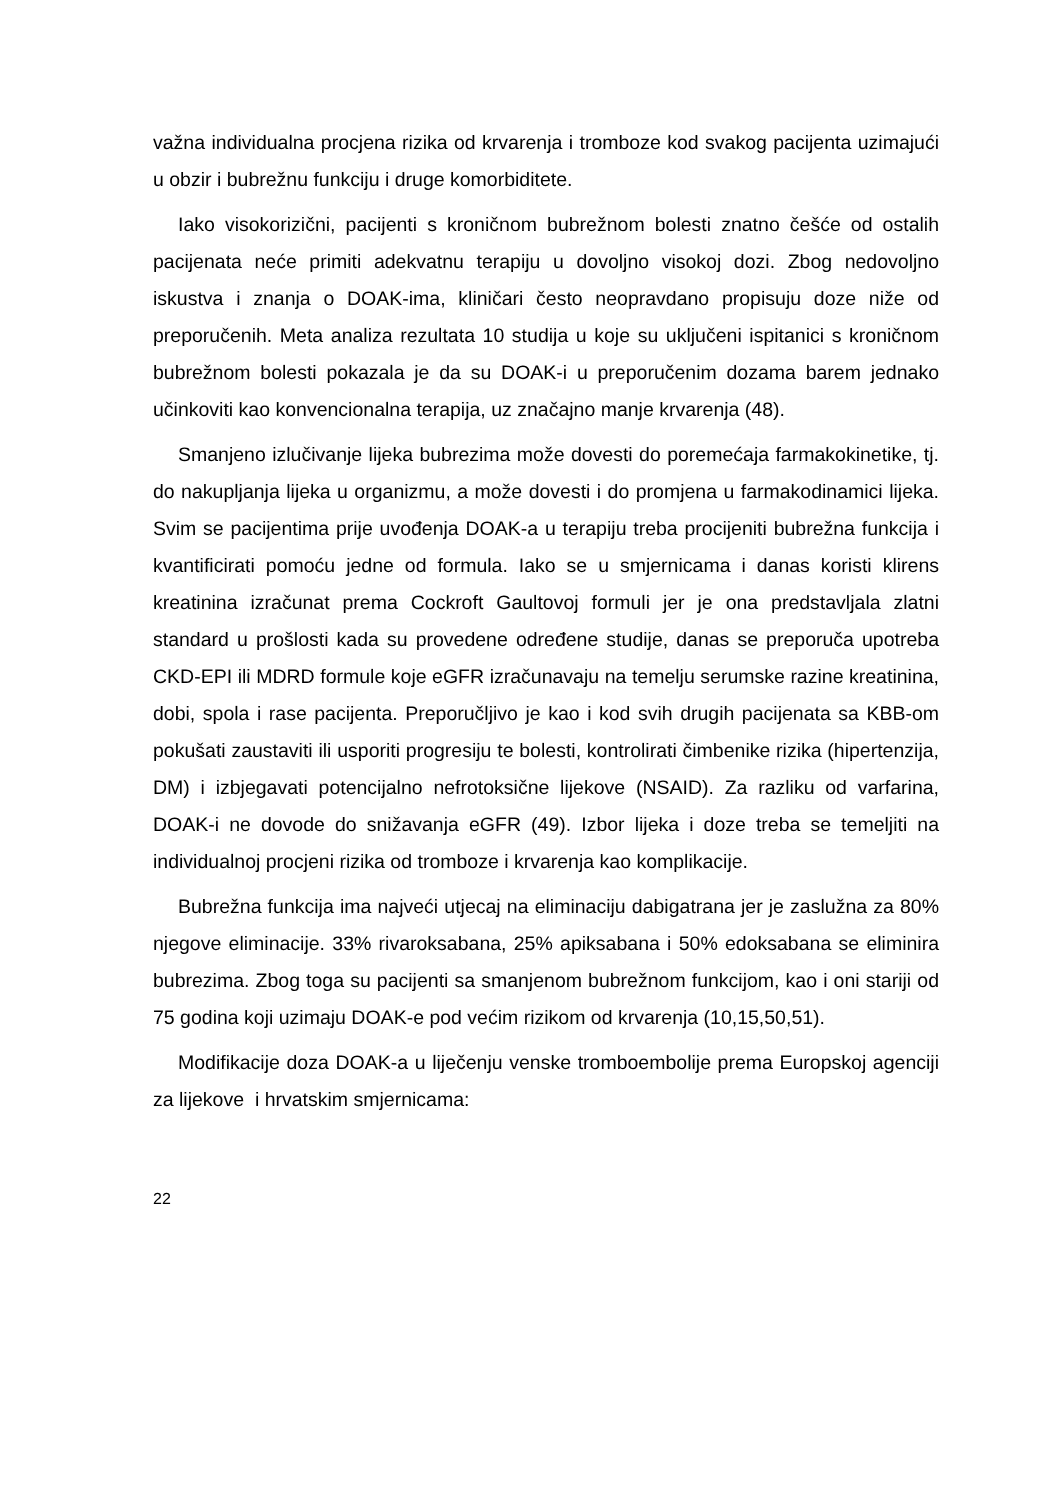važna individualna procjena rizika od krvarenja i tromboze kod svakog pacijenta uzimajući u obzir i bubrežnu funkciju i druge komorbiditete.
Iako visokorizični, pacijenti s kroničnom bubrežnom bolesti znatno češće od ostalih pacijenata neće primiti adekvatnu terapiju u dovoljno visokoj dozi. Zbog nedovoljno iskustva i znanja o DOAK-ima, kliničari često neopravdano propisuju doze niže od preporučenih. Meta analiza rezultata 10 studija u koje su uključeni ispitanici s kroničnom bubrežnom bolesti pokazala je da su DOAK-i u preporučenim dozama barem jednako učinkoviti kao konvencionalna terapija, uz značajno manje krvarenja (48).
Smanjeno izlučivanje lijeka bubrezima može dovesti do poremećaja farmakokinetike, tj. do nakupljanja lijeka u organizmu, a može dovesti i do promjena u farmakodinamici lijeka. Svim se pacijentima prije uvođenja DOAK-a u terapiju treba procijeniti bubrežna funkcija i kvantificirati pomoću jedne od formula. Iako se u smjernicama i danas koristi klirens kreatinina izračunat prema Cockroft Gaultovoj formuli jer je ona predstavljala zlatni standard u prošlosti kada su provedene određene studije, danas se preporuča upotreba CKD-EPI ili MDRD formule koje eGFR izračunavaju na temelju serumske razine kreatinina, dobi, spola i rase pacijenta. Preporučljivo je kao i kod svih drugih pacijenata sa KBB-om pokušati zaustaviti ili usporiti progresiju te bolesti, kontrolirati čimbenike rizika (hipertenzija, DM) i izbjegavati potencijalno nefrotoksične lijekove (NSAID). Za razliku od varfarina, DOAK-i ne dovode do snižavanja eGFR (49). Izbor lijeka i doze treba se temeljiti na individualnoj procjeni rizika od tromboze i krvarenja kao komplikacije.
Bubrežna funkcija ima najveći utjecaj na eliminaciju dabigatrana jer je zaslužna za 80% njegove eliminacije. 33% rivaroksabana, 25% apiksabana i 50% edoksabana se eliminira bubrezima. Zbog toga su pacijenti sa smanjenom bubrežnom funkcijom, kao i oni stariji od 75 godina koji uzimaju DOAK-e pod većim rizikom od krvarenja (10,15,50,51).
Modifikacije doza DOAK-a u liječenju venske tromboembolije prema Europskoj agenciji za lijekove i hrvatskim smjernicama:
22